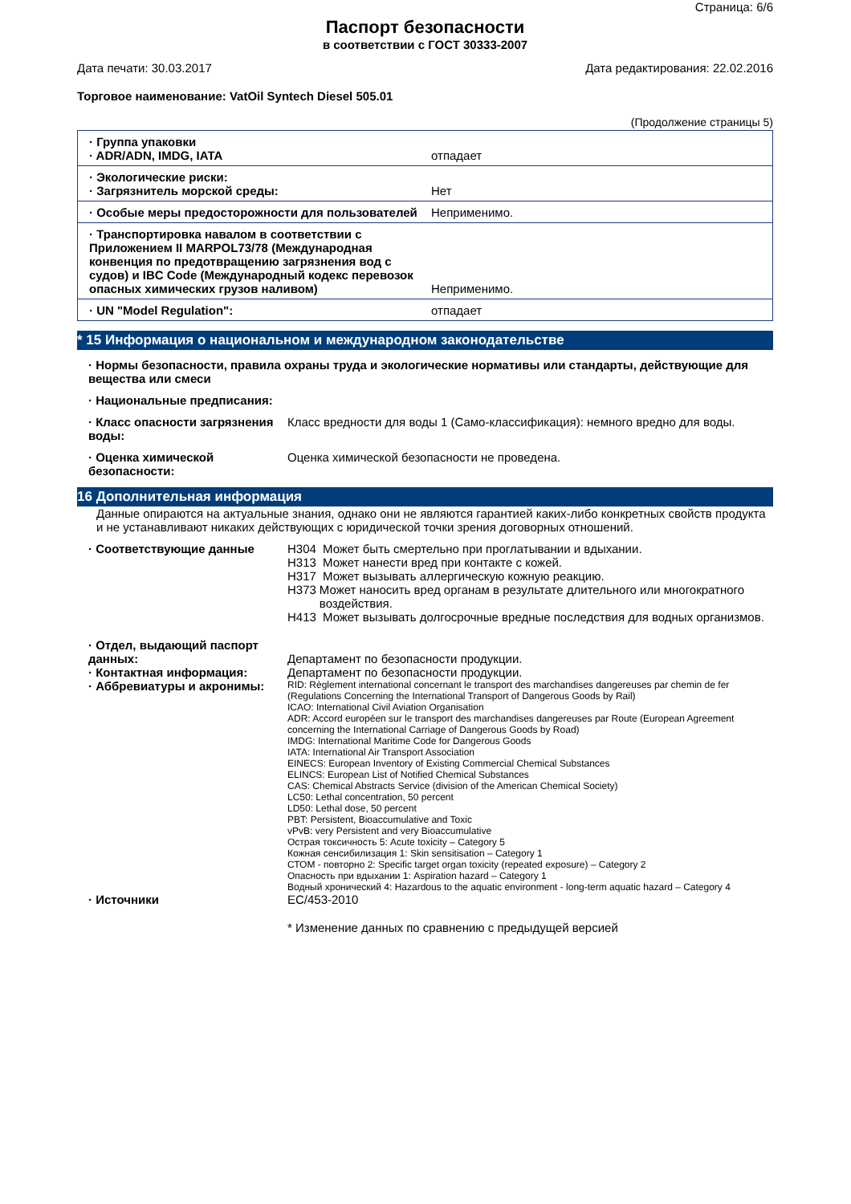Страница: 6/6
Паспорт безопасности
в соответствии с ГОСТ 30333-2007
Дата печати: 30.03.2017 Дата редактирования: 22.02.2016
Торговое наименование: VatOil Syntech Diesel 505.01
(Продолжение страницы 5)
| · Группа упаковки · ADR/ADN, IMDG, IATA | отпадает |
| · Экологические риски: · Загрязнитель морской среды: | Нет |
| · Особые меры предосторожности для пользователей | Неприменимо. |
| · Транспортировка навалом в соответствии с Приложением II MARPOL73/78 (Международная конвенция по предотвращению загрязнения вод с судов) и IBC Code (Международный кодекс перевозок опасных химических грузов наливом) | Неприменимо. |
| · UN "Model Regulation": | отпадает |
* 15 Информация о национальном и международном законодательстве
· Нормы безопасности, правила охраны труда и экологические нормативы или стандарты, действующие для вещества или смеси
· Национальные предписания:
· Класс опасности загрязнения воды:
Класс вредности для воды 1 (Само-классификация): немного вредно для воды.
· Оценка химической безопасности:
Оценка химической безопасности не проведена.
16 Дополнительная информация
Данные опираются на актуальные знания, однако они не являются гарантией каких-либо конкретных свойств продукта и не устанавливают никаких действующих с юридической точки зрения договорных отношений.
· Соответствующие данные H304 Может быть смертельно при проглатывании и вдыхании.
H313 Может нанести вред при контакте с кожей.
H317 Может вызывать аллергическую кожную реакцию.
H373 Может наносить вред органам в результате длительного или многократного воздействия.
H413 Может вызывать долгосрочные вредные последствия для водных организмов.
· Отдел, выдающий паспорт данных:
Департамент по безопасности продукции.
· Контактная информация: Департамент по безопасности продукции.
· Аббревиатуры и акронимы:
RID: Règlement international concernant le transport des marchandises dangereuses par chemin de fer (Regulations Concerning the International Transport of Dangerous Goods by Rail)
ICAO: International Civil Aviation Organisation
ADR: Accord européen sur le transport des marchandises dangereuses par Route (European Agreement concerning the International Carriage of Dangerous Goods by Road)
IMDG: International Maritime Code for Dangerous Goods
IATA: International Air Transport Association
EINECS: European Inventory of Existing Commercial Chemical Substances
ELINCS: European List of Notified Chemical Substances
CAS: Chemical Abstracts Service (division of the American Chemical Society)
LC50: Lethal concentration, 50 percent
LD50: Lethal dose, 50 percent
PBT: Persistent, Bioaccumulative and Toxic
vPvB: very Persistent and very Bioaccumulative
Острая токсичность 5: Acute toxicity – Category 5
Кожная сенсибилизация 1: Skin sensitisation – Category 1
СТОМ - повторно 2: Specific target organ toxicity (repeated exposure) – Category 2
Опасность при вдыхании 1: Aspiration hazard – Category 1
Водный хронический 4: Hazardous to the aquatic environment - long-term aquatic hazard – Category 4
· Источники EC/453-2010
* Изменение данных по сравнению с предыдущей версией